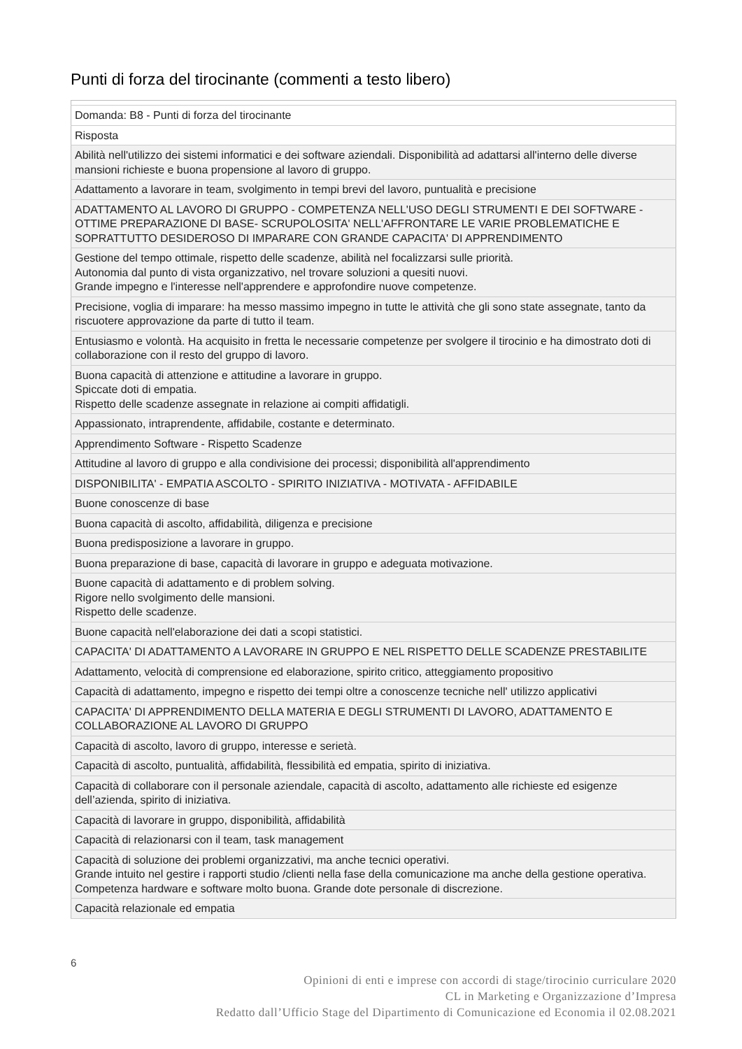Punti di forza del tirocinante (commenti a testo libero)
| Domanda: B8 - Punti di forza del tirocinante |
| Risposta |
| Abilità nell'utilizzo dei sistemi informatici e dei software aziendali. Disponibilità ad adattarsi all'interno delle diverse mansioni richieste e buona propensione al lavoro di gruppo. |
| Adattamento a lavorare in team, svolgimento in tempi brevi del lavoro, puntualità e precisione |
| ADATTAMENTO AL LAVORO DI GRUPPO - COMPETENZA NELL'USO DEGLI STRUMENTI E DEI SOFTWARE - OTTIME PREPARAZIONE DI BASE- SCRUPOLOSITA' NELL'AFFRONTARE LE VARIE PROBLEMATICHE E SOPRATTUTTO DESIDEROSO DI IMPARARE CON GRANDE CAPACITA' DI APPRENDIMENTO |
| Gestione del tempo ottimale, rispetto delle scadenze, abilità nel focalizzarsi sulle priorità. Autonomia dal punto di vista organizzativo, nel trovare soluzioni a quesiti nuovi. Grande impegno e l'interesse nell'apprendere e approfondire nuove competenze. |
| Precisione, voglia di imparare: ha messo massimo impegno in tutte le attività che gli sono state assegnate, tanto da riscuotere approvazione da parte di tutto il team. |
| Entusiasmo e volontà. Ha acquisito in fretta le necessarie competenze per svolgere il tirocinio e ha dimostrato doti di collaborazione con il resto del gruppo di lavoro. |
| Buona capacità di attenzione e attitudine a lavorare in gruppo. Spiccate doti di empatia. Rispetto delle scadenze assegnate in relazione ai compiti affidatigli. |
| Appassionato, intraprendente, affidabile, costante e determinato. |
| Apprendimento Software - Rispetto Scadenze |
| Attitudine al lavoro di gruppo e alla condivisione dei processi; disponibilità all'apprendimento |
| DISPONIBILITA' - EMPATIA ASCOLTO - SPIRITO INIZIATIVA - MOTIVATA - AFFIDABILE |
| Buone conoscenze di base |
| Buona capacità di ascolto, affidabilità, diligenza e precisione |
| Buona predisposizione a lavorare in gruppo. |
| Buona preparazione di base, capacità di lavorare in gruppo e adeguata motivazione. |
| Buone capacità di adattamento e di problem solving. Rigore nello svolgimento delle mansioni. Rispetto delle scadenze. |
| Buone capacità nell'elaborazione dei dati a scopi statistici. |
| CAPACITA' DI ADATTAMENTO A LAVORARE IN GRUPPO E NEL RISPETTO DELLE SCADENZE PRESTABILITE |
| Adattamento, velocità di comprensione ed elaborazione, spirito critico, atteggiamento propositivo |
| Capacità di adattamento, impegno e rispetto dei tempi oltre a conoscenze tecniche nell' utilizzo applicativi |
| CAPACITA' DI APPRENDIMENTO DELLA MATERIA E DEGLI STRUMENTI DI LAVORO, ADATTAMENTO E COLLABORAZIONE AL LAVORO DI GRUPPO |
| Capacità di ascolto, lavoro di gruppo, interesse e serietà. |
| Capacità di ascolto, puntualità, affidabilità, flessibilità ed empatia, spirito di iniziativa. |
| Capacità di collaborare con il personale aziendale, capacità di ascolto, adattamento alle richieste ed esigenze dell’azienda, spirito di iniziativa. |
| Capacità di lavorare in gruppo, disponibilità, affidabilità |
| Capacità di relazionarsi con il team, task management |
| Capacità di soluzione dei problemi organizzativi, ma anche tecnici operativi. Grande intuito nel gestire i rapporti studio /clienti nella fase della comunicazione ma anche della gestione operativa. Competenza hardware e software molto buona. Grande dote personale di discrezione. |
| Capacità relazionale ed empatia |
6
Opinioni di enti e imprese con accordi di stage/tirocinio curriculare 2020
CL in Marketing e Organizzazione d’Impresa
Redatto dall’Ufficio Stage del Dipartimento di Comunicazione ed Economia il 02.08.2021